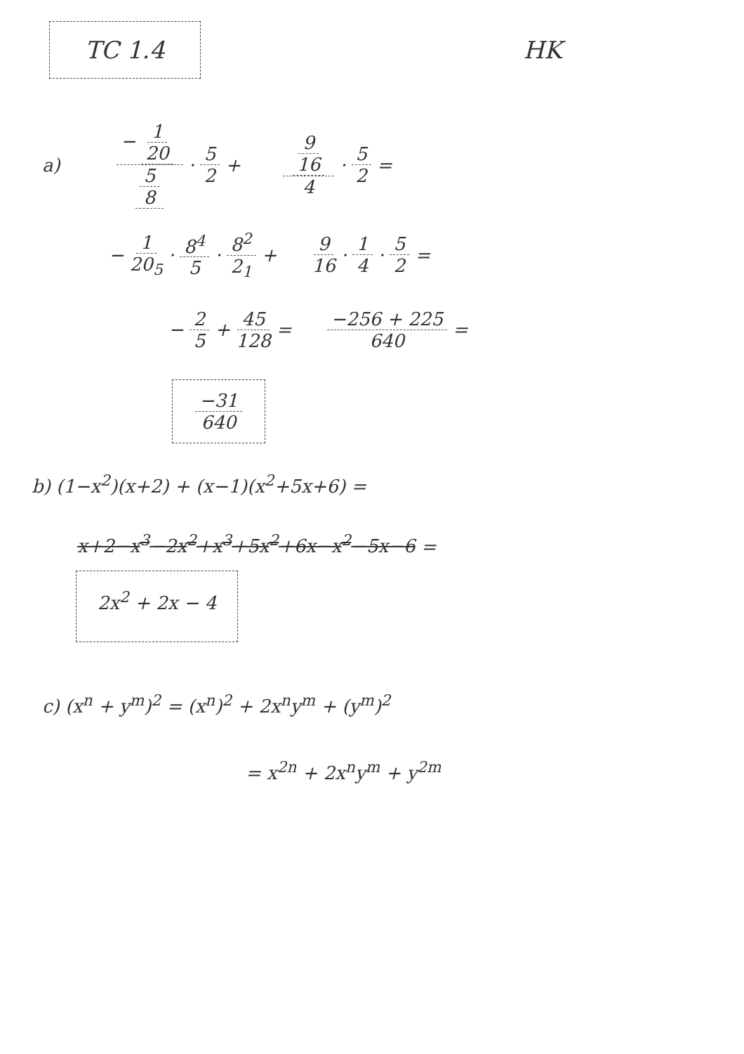TC 1.4
HK
a) − 1 20 5 8 · 5 2 + 9 16 4 · 5 2 =
− 1 20<sub>5</sub> · 8<sup>4</sup> 5 · 8<sup>2</sup> 2<sub>1</sub> + 9 16 · 1 4 · 5 2 =
− 2 5 + 45 128 = −256 + 225 640 =
−31 640
b) (1−x<sup>2</sup>)(x+2) + (x−1)(x<sup>2</sup>+5x+6) =
x+2−x<sup>3</sup>−2x<sup>2</sup>+x<sup>3</sup>+5x<sup>2</sup>+6x−x<sup>2</sup>−5x−6 =
2x<sup>2</sup> + 2x − 4
c) (x<sup>n</sup> + y<sup>m</sup>)<sup>2</sup> = (x<sup>n</sup>)<sup>2</sup> + 2x<sup>n</sup>y<sup>m</sup> + (y<sup>m</sup>)<sup>2</sup>
= x<sup>2n</sup> + 2x<sup>n</sup>y<sup>m</sup> + y<sup>2m</sup>